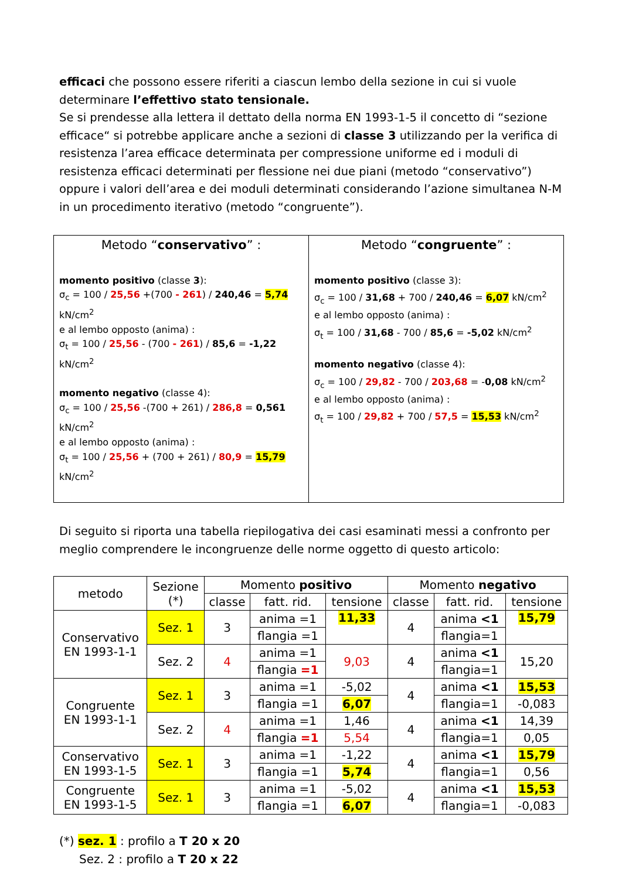efficaci che possono essere riferiti a ciascun lembo della sezione in cui si vuole determinare l’effettivo stato tensionale.
Se si prendesse alla lettera il dettato della norma EN 1993-1-5 il concetto di “sezione efficace“ si potrebbe applicare anche a sezioni di classe 3 utilizzando per la verifica di resistenza l’area efficace determinata per compressione uniforme ed i moduli di resistenza efficaci determinati per flessione nei due piani (metodo “conservativo”) oppure i valori dell’area e dei moduli determinati considerando l’azione simultanea N-M in un procedimento iterativo (metodo “congruente”).
| Metodo “ conservativo ” : momento positivo (classe 3 ): σ<sub>c</sub> = 100 / 25,56 +(700 - 261 ) / 240,46 = 5,74 kN/cm<sup>2</sup> e al lembo opposto (anima) : σ<sub>t</sub> = 100 / 25,56 - (700 - 261 ) / 85,6 = -1,22 kN/cm<sup>2</sup> momento negativo (classe 4): σ<sub>c</sub> = 100 / 25,56 -(700 + 261) / 286,8 = 0,561 kN/cm<sup>2</sup> e al lembo opposto (anima) : σ<sub>t</sub> = 100 / 25,56 + (700 + 261) / 80,9 = 15,79 kN/cm<sup>2</sup> | Metodo “ congruente ” : momento positivo (classe 3): σ<sub>c</sub> = 100 / 31,68 + 700 / 240,46 = 6,07 kN/cm<sup>2</sup> e al lembo opposto (anima) : σ<sub>t</sub> = 100 / 31,68 - 700 / 85,6 = -5,02 kN/cm<sup>2</sup> momento negativo (classe 4): σ<sub>c</sub> = 100 / 29,82 - 700 / 203,68 = - 0,08 kN/cm<sup>2</sup> e al lembo opposto (anima) : σ<sub>t</sub> = 100 / 29,82 + 700 / 57,5 = 15,53 kN/cm<sup>2</sup> |
Di seguito si riporta una tabella riepilogativa dei casi esaminati messi a confronto per meglio comprendere le incongruenze delle norme oggetto di questo articolo:
| metodo | Sezione (*) | Momento positivo | | | Momento negativo | | |
| --- | --- | --- | --- | --- | --- | --- | --- |
| | | classe | fatt. rid. | tensione | classe | fatt. rid. | tensione |
| Conservativo EN 1993-1-1 | Sez. 1 | 3 | anima =1 | 11,33 | 4 | anima <1 | 15,79 |
| | | | flangia =1 | | | flangia=1 | |
| | Sez. 2 | 4 | anima =1 | 9,03 | 4 | anima <1 | 15,20 |
| | | | flangia =1 | | | flangia=1 | |
| Congruente EN 1993-1-1 | Sez. 1 | 3 | anima =1 | -5,02 | 4 | anima <1 | 15,53 |
| | | | flangia =1 | 6,07 | | flangia=1 | -0,083 |
| | Sez. 2 | 4 | anima =1 | 1,46 | 4 | anima <1 | 14,39 |
| | | | flangia =1 | 5,54 | | flangia=1 | 0,05 |
| Conservativo EN 1993-1-5 | Sez. 1 | 3 | anima =1 | -1,22 | 4 | anima <1 | 15,79 |
| | | | flangia =1 | 5,74 | | flangia=1 | 0,56 |
| Congruente EN 1993-1-5 | Sez. 1 | 3 | anima =1 | -5,02 | 4 | anima <1 | 15,53 |
| | | | flangia =1 | 6,07 | | flangia=1 | -0,083 |
(*) sez. 1 : profilo a T 20 x 20
Sez. 2 : profilo a T 20 x 22